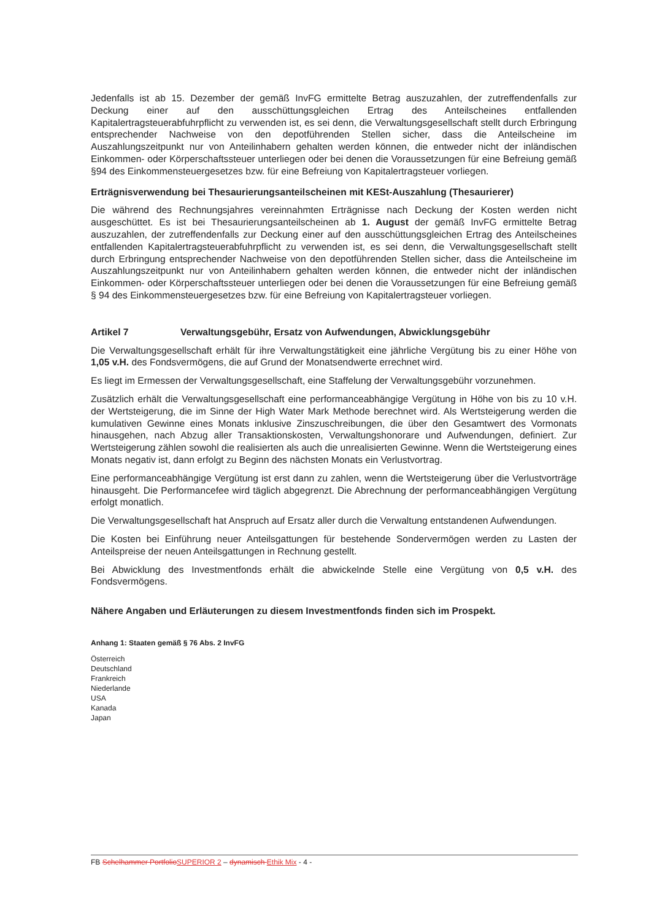Jedenfalls ist ab 15. Dezember der gemäß InvFG ermittelte Betrag auszuzahlen, der zutreffendenfalls zur Deckung einer auf den ausschüttungsgleichen Ertrag des Anteilscheines entfallenden Kapitalertragsteuerabfuhrpflicht zu verwenden ist, es sei denn, die Verwaltungsgesellschaft stellt durch Erbringung entsprechender Nachweise von den depotführenden Stellen sicher, dass die Anteilscheine im Auszahlungszeitpunkt nur von Anteilinhabern gehalten werden können, die entweder nicht der inländischen Einkommen- oder Körperschaftssteuer unterliegen oder bei denen die Voraussetzungen für eine Befreiung gemäß §94 des Einkommensteuergesetzes bzw. für eine Befreiung von Kapitalertragsteuer vorliegen.
Erträgnisverwendung bei Thesaurierungsanteilscheinen mit KESt-Auszahlung (Thesaurierer)
Die während des Rechnungsjahres vereinnahmten Erträgnisse nach Deckung der Kosten werden nicht ausgeschüttet. Es ist bei Thesaurierungsanteilscheinen ab 1. August der gemäß InvFG ermittelte Betrag auszuzahlen, der zutreffendenfalls zur Deckung einer auf den ausschüttungsgleichen Ertrag des Anteilscheines entfallenden Kapitalertragsteuerabfuhrpflicht zu verwenden ist, es sei denn, die Verwaltungsgesellschaft stellt durch Erbringung entsprechender Nachweise von den depotführenden Stellen sicher, dass die Anteilscheine im Auszahlungszeitpunkt nur von Anteilinhabern gehalten werden können, die entweder nicht der inländischen Einkommen- oder Körperschaftssteuer unterliegen oder bei denen die Voraussetzungen für eine Befreiung gemäß § 94 des Einkommensteuergesetzes bzw. für eine Befreiung von Kapitalertragsteuer vorliegen.
Artikel 7 Verwaltungsgebühr, Ersatz von Aufwendungen, Abwicklungsgebühr
Die Verwaltungsgesellschaft erhält für ihre Verwaltungstätigkeit eine jährliche Vergütung bis zu einer Höhe von 1,05 v.H. des Fondsvermögens, die auf Grund der Monatsendwerte errechnet wird.
Es liegt im Ermessen der Verwaltungsgesellschaft, eine Staffelung der Verwaltungsgebühr vorzunehmen.
Zusätzlich erhält die Verwaltungsgesellschaft eine performanceabhängige Vergütung in Höhe von bis zu 10 v.H. der Wertsteigerung, die im Sinne der High Water Mark Methode berechnet wird. Als Wertsteigerung werden die kumulativen Gewinne eines Monats inklusive Zinszuschreibungen, die über den Gesamtwert des Vormonats hinausgehen, nach Abzug aller Transaktionskosten, Verwaltungshonorare und Aufwendungen, definiert. Zur Wertsteigerung zählen sowohl die realisierten als auch die unrealisierten Gewinne. Wenn die Wertsteigerung eines Monats negativ ist, dann erfolgt zu Beginn des nächsten Monats ein Verlustvortrag.
Eine performanceabhängige Vergütung ist erst dann zu zahlen, wenn die Wertsteigerung über die Verlustvorträge hinausgeht. Die Performancefee wird täglich abgegrenzt. Die Abrechnung der performanceabhängigen Vergütung erfolgt monatlich.
Die Verwaltungsgesellschaft hat Anspruch auf Ersatz aller durch die Verwaltung entstandenen Aufwendungen.
Die Kosten bei Einführung neuer Anteilsgattungen für bestehende Sondervermögen werden zu Lasten der Anteilspreise der neuen Anteilsgattungen in Rechnung gestellt.
Bei Abwicklung des Investmentfonds erhält die abwickelnde Stelle eine Vergütung von 0,5 v.H. des Fondsvermögens.
Nähere Angaben und Erläuterungen zu diesem Investmentfonds finden sich im Prospekt.
Anhang 1: Staaten gemäß § 76 Abs. 2 InvFG
Österreich
Deutschland
Frankreich
Niederlande
USA
Kanada
Japan
FB Schelhammer Portfolio SUPERIOR 2 – dynamisch Ethik Mix - 4 -